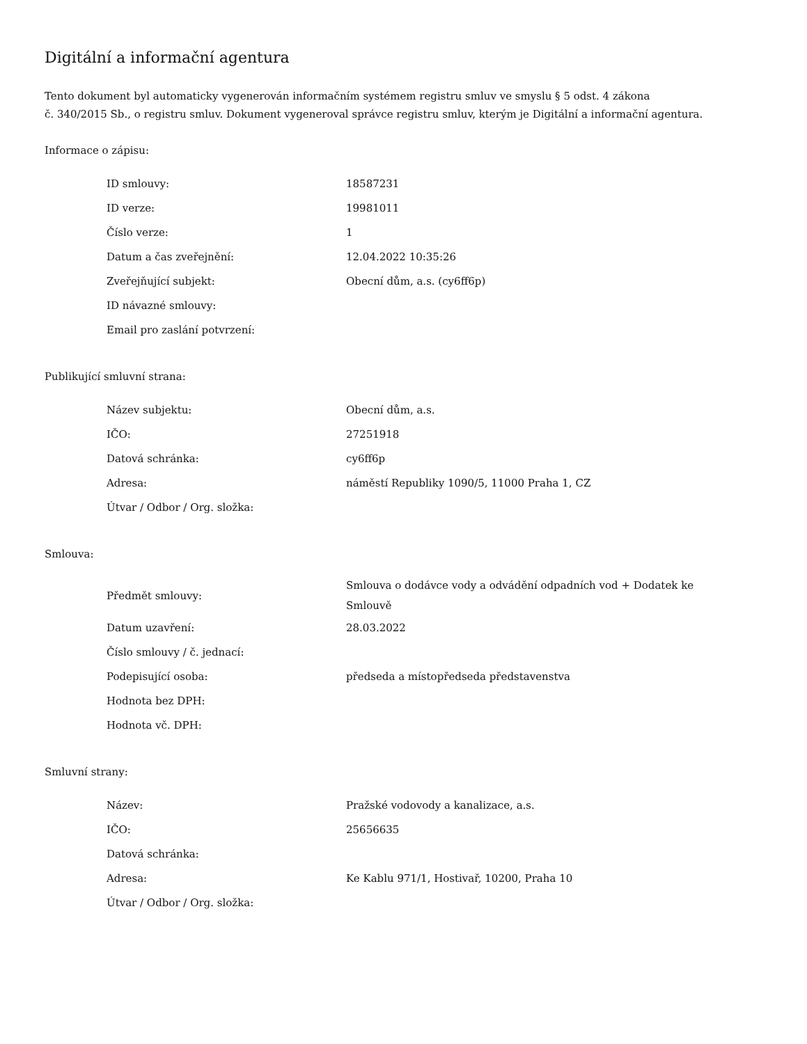Digitální a informační agentura
Tento dokument byl automaticky vygenerován informačním systémem registru smluv ve smyslu § 5 odst. 4 zákona
č. 340/2015 Sb., o registru smluv. Dokument vygeneroval správce registru smluv, kterým je Digitální a informační agentura.
Informace o zápisu:
| ID smlouvy: | 18587231 |
| ID verze: | 19981011 |
| Číslo verze: | 1 |
| Datum a čas zveřejnění: | 12.04.2022 10:35:26 |
| Zveřejňující subjekt: | Obecní dům, a.s. (cy6ff6p) |
| ID návazné smlouvy: | |
| Email pro zaslání potvrzení: | |
Publikující smluvní strana:
| Název subjektu: | Obecní dům, a.s. |
| IČO: | 27251918 |
| Datová schránka: | cy6ff6p |
| Adresa: | náměstí Republiky 1090/5, 11000 Praha 1, CZ |
| Útvar / Odbor / Org. složka: | |
Smlouva:
| Předmět smlouvy: | Smlouva o dodávce vody a odvádění odpadních vod + Dodatek ke Smlouvě |
| Datum uzavření: | 28.03.2022 |
| Číslo smlouvy / č. jednací: | |
| Podepisující osoba: | předseda a místopředseda představenstva |
| Hodnota bez DPH: | |
| Hodnota vč. DPH: | |
Smluvní strany:
| Název: | Pražské vodovody a kanalizace, a.s. |
| IČO: | 25656635 |
| Datová schránka: | |
| Adresa: | Ke Kablu 971/1, Hostivař, 10200, Praha 10 |
| Útvar / Odbor / Org. složka: | |